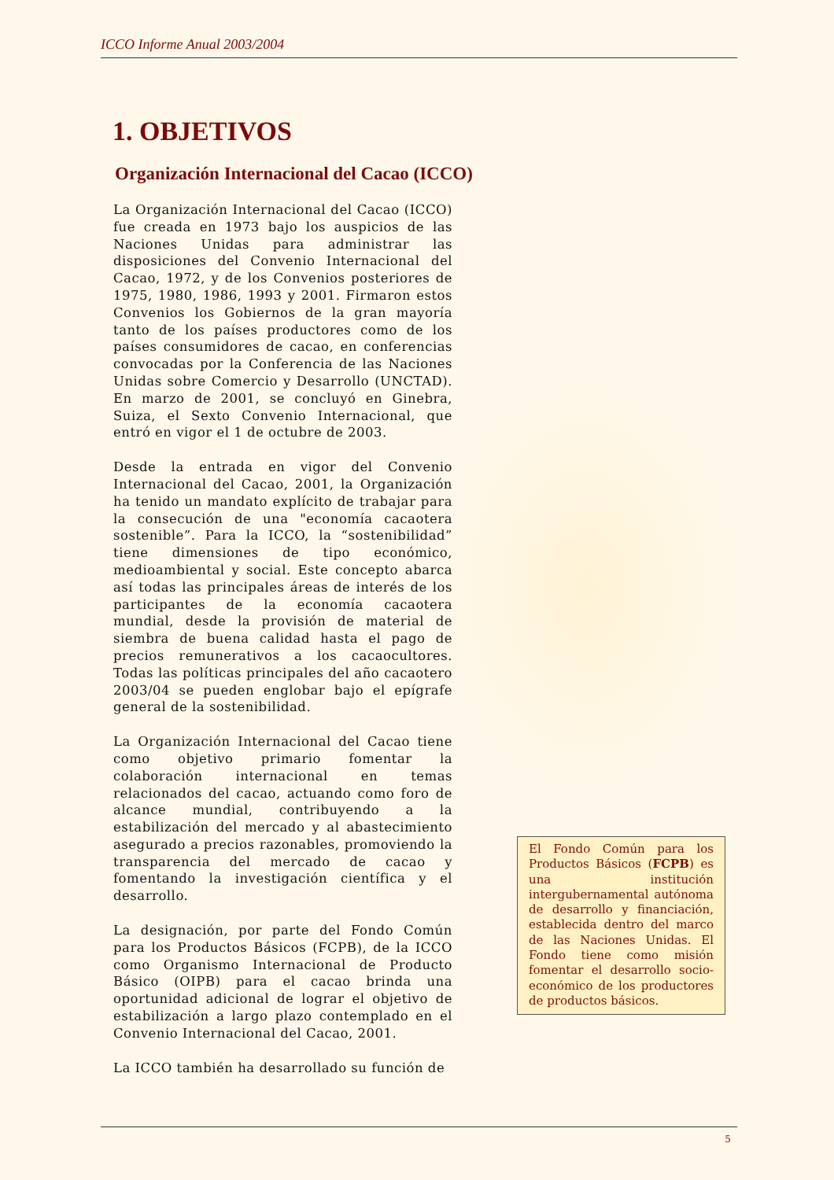ICCO Informe Anual 2003/2004
1. OBJETIVOS
Organización Internacional del Cacao (ICCO)
La Organización Internacional del Cacao (ICCO) fue creada en 1973 bajo los auspicios de las Naciones Unidas para administrar las disposiciones del Convenio Internacional del Cacao, 1972, y de los Convenios posteriores de 1975, 1980, 1986, 1993 y 2001. Firmaron estos Convenios los Gobiernos de la gran mayoría tanto de los países productores como de los países consumidores de cacao, en conferencias convocadas por la Conferencia de las Naciones Unidas sobre Comercio y Desarrollo (UNCTAD). En marzo de 2001, se concluyó en Ginebra, Suiza, el Sexto Convenio Internacional, que entró en vigor el 1 de octubre de 2003.
Desde la entrada en vigor del Convenio Internacional del Cacao, 2001, la Organización ha tenido un mandato explícito de trabajar para la consecución de una "economía cacaotera sostenible”. Para la ICCO, la “sostenibilidad” tiene dimensiones de tipo económico, medioambiental y social. Este concepto abarca así todas las principales áreas de interés de los participantes de la economía cacaotera mundial, desde la provisión de material de siembra de buena calidad hasta el pago de precios remunerativos a los cacaocultores. Todas las políticas principales del año cacaotero 2003/04 se pueden englobar bajo el epígrafe general de la sostenibilidad.
La Organización Internacional del Cacao tiene como objetivo primario fomentar la colaboración internacional en temas relacionados del cacao, actuando como foro de alcance mundial, contribuyendo a la estabilización del mercado y al abastecimiento asegurado a precios razonables, promoviendo la transparencia del mercado de cacao y fomentando la investigación científica y el desarrollo.
La designación, por parte del Fondo Común para los Productos Básicos (FCPB), de la ICCO como Organismo Internacional de Producto Básico (OIPB) para el cacao brinda una oportunidad adicional de lograr el objetivo de estabilización a largo plazo contemplado en el Convenio Internacional del Cacao, 2001.
La ICCO también ha desarrollado su función de
El Fondo Común para los Productos Básicos (FCPB) es una institución intergubernamental autónoma de desarrollo y financiación, establecida dentro del marco de las Naciones Unidas. El Fondo tiene como misión fomentar el desarrollo socio-económico de los productores de productos básicos.
5